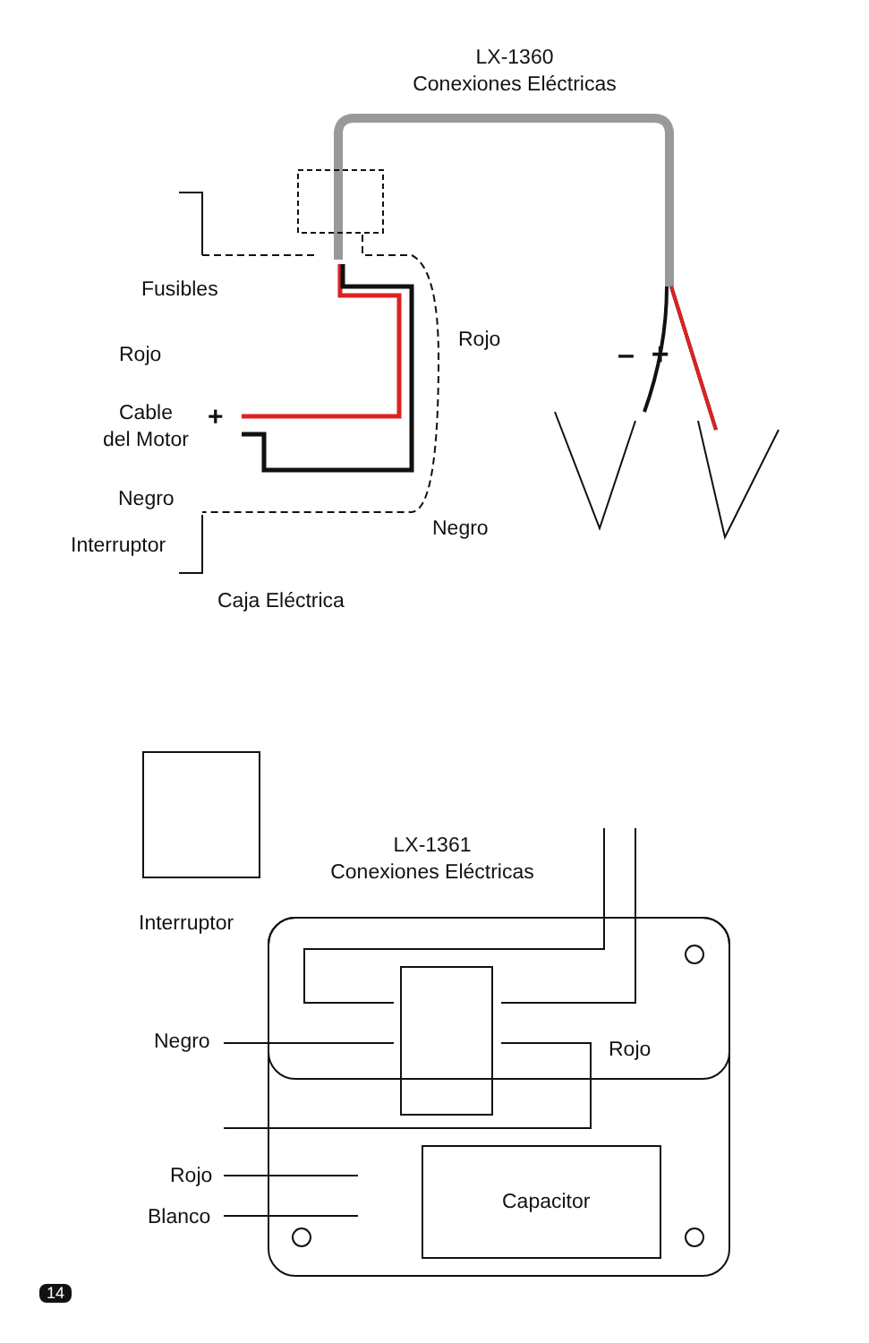LX-1360
Conexiones Eléctricas
Fusibles
Rojo
Rojo
– +
Cable
del Motor
+
Negro
Negro
Interruptor
Caja Eléctrica
Interruptor
LX-1361
Conexiones Eléctricas
Negro Rojo
Rojo
Capacitor
Blanco
14